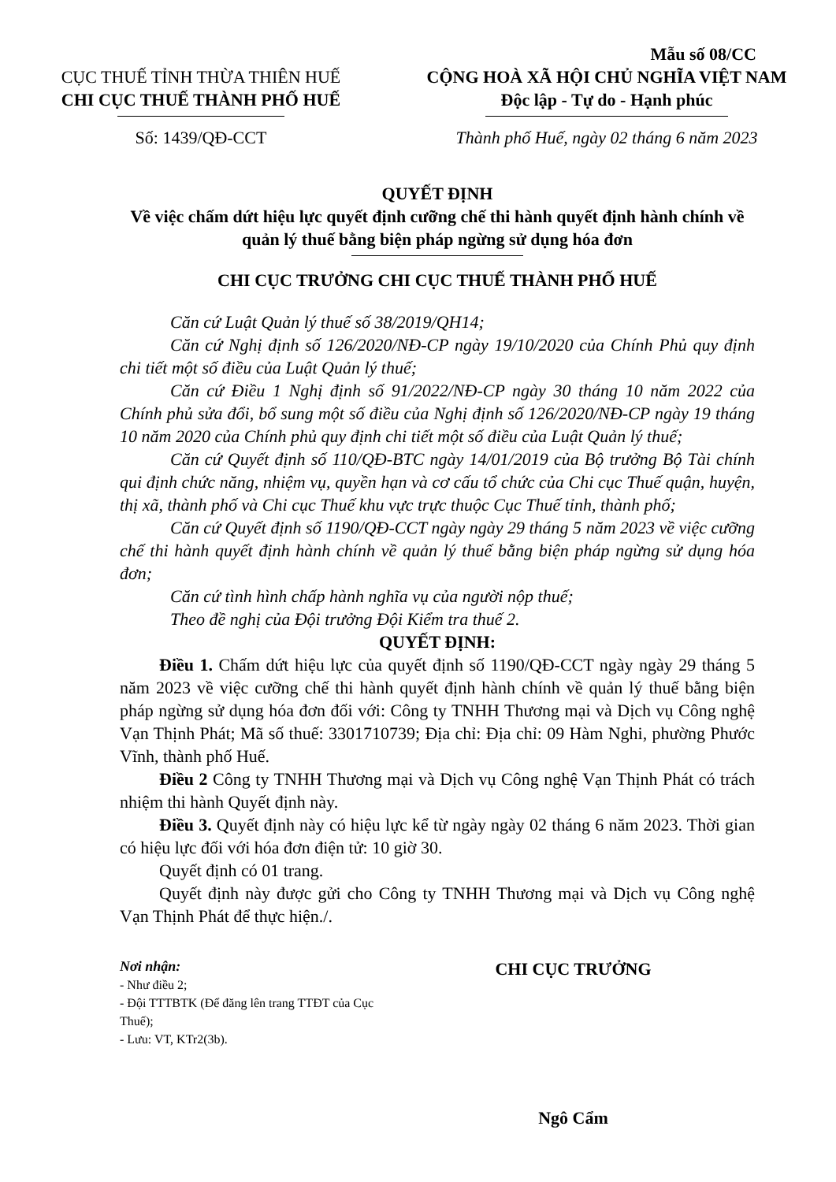CỤC THUẾ TỈNH THỪA THIÊN HUẾ
CHI CỤC THUẾ THÀNH PHỐ HUẾ
Số: 1439/QĐ-CCT
Mẫu số 08/CC
CỘNG HOÀ XÃ HỘI CHỦ NGHĨA VIỆT NAM
Độc lập - Tự do - Hạnh phúc
Thành phố Huế, ngày 02 tháng 6 năm 2023
QUYẾT ĐỊNH
Về việc chấm dứt hiệu lực quyết định cưỡng chế thi hành quyết định hành chính về quản lý thuế bằng biện pháp ngừng sử dụng hóa đơn
CHI CỤC TRƯỞNG CHI CỤC THUẾ THÀNH PHỐ HUẾ
Căn cứ Luật Quản lý thuế số 38/2019/QH14;
Căn cứ Nghị định số 126/2020/NĐ-CP ngày 19/10/2020 của Chính Phủ quy định chi tiết một số điều của Luật Quản lý thuế;
Căn cứ Điều 1 Nghị định số 91/2022/NĐ-CP ngày 30 tháng 10 năm 2022 của Chính phủ sửa đổi, bổ sung một số điều của Nghị định số 126/2020/NĐ-CP ngày 19 tháng 10 năm 2020 của Chính phủ quy định chi tiết một số điều của Luật Quản lý thuế;
Căn cứ Quyết định số 110/QĐ-BTC ngày 14/01/2019 của Bộ trưởng Bộ Tài chính qui định chức năng, nhiệm vụ, quyền hạn và cơ cấu tổ chức của Chi cục Thuế quận, huyện, thị xã, thành phố và Chi cục Thuế khu vực trực thuộc Cục Thuế tỉnh, thành phố;
Căn cứ Quyết định số 1190/QĐ-CCT ngày ngày 29 tháng 5 năm 2023 về việc cưỡng chế thi hành quyết định hành chính về quản lý thuế bằng biện pháp ngừng sử dụng hóa đơn;
Căn cứ tình hình chấp hành nghĩa vụ của người nộp thuế;
Theo đề nghị của Đội trưởng Đội Kiểm tra thuế 2.
QUYẾT ĐỊNH:
Điều 1. Chấm dứt hiệu lực của quyết định số 1190/QĐ-CCT ngày ngày 29 tháng 5 năm 2023 về việc cưỡng chế thi hành quyết định hành chính về quản lý thuế bằng biện pháp ngừng sử dụng hóa đơn đối với: Công ty TNHH Thương mại và Dịch vụ Công nghệ Vạn Thịnh Phát; Mã số thuế: 3301710739; Địa chỉ: Địa chỉ: 09 Hàm Nghi, phường Phước Vĩnh, thành phố Huế.
Điều 2 Công ty TNHH Thương mại và Dịch vụ Công nghệ Vạn Thịnh Phát có trách nhiệm thi hành Quyết định này.
Điều 3. Quyết định này có hiệu lực kể từ ngày ngày 02 tháng 6 năm 2023. Thời gian có hiệu lực đối với hóa đơn điện tử: 10 giờ 30.
Quyết định có 01 trang.
Quyết định này được gửi cho Công ty TNHH Thương mại và Dịch vụ Công nghệ Vạn Thịnh Phát để thực hiện./.
Nơi nhận:
- Như điều 2;
- Đội TTTBTK (Để đăng lên trang TTĐT của Cục Thuế);
- Lưu: VT, KTr2(3b).
CHI CỤC TRƯỞNG
Ngô Cẩm